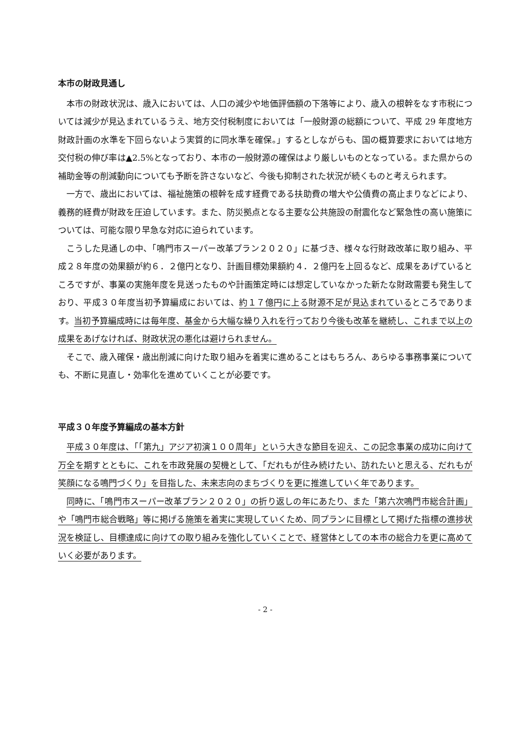本市の財政見通し
本市の財政状況は、歳入においては、人口の減少や地価評価額の下落等により、歳入の根幹をなす市税については減少が見込まれているうえ、地方交付税制度においては「一般財源の総額について、平成 29 年度地方財政計画の水準を下回らないよう実質的に同水準を確保。」するとしながらも、国の概算要求においては地方交付税の伸び率は▲2.5%となっており、本市の一般財源の確保はより厳しいものとなっている。また県からの補助金等の削減動向についても予断を許さないなど、今後も抑制された状況が続くものと考えられます。
一方で、歳出においては、福祉施策の根幹を成す経費である扶助費の増大や公債費の高止まりなどにより、義務的経費が財政を圧迫しています。また、防災拠点となる主要な公共施設の耐震化など緊急性の高い施策については、可能な限り早急な対応に迫られています。
こうした見通しの中、「鳴門市スーパー改革プラン２０２０」に基づき、様々な行財政改革に取り組み、平成２８年度の効果額が約６．２億円となり、計画目標効果額約４．２億円を上回るなど、成果をあげているところですが、事業の実施年度を見送ったものや計画策定時には想定していなかった新たな財政需要も発生しており、平成３０年度当初予算編成においては、約１７億円に上る財源不足が見込まれているところであります。当初予算編成時には毎年度、基金から大幅な繰り入れを行っており今後も改革を継続し、これまで以上の成果をあげなければ、財政状況の悪化は避けられません。
そこで、歳入確保・歳出削減に向けた取り組みを着実に進めることはもちろん、あらゆる事務事業についても、不断に見直し・効率化を進めていくことが必要です。
平成３０年度予算編成の基本方針
平成３０年度は、「「第九」アジア初演１００周年」という大きな節目を迎え、この記念事業の成功に向けて万全を期すとともに、これを市政発展の契機として、「だれもが住み続けたい、訪れたいと思える、だれもが笑顔になる鳴門づくり」を目指した、未来志向のまちづくりを更に推進していく年であります。
同時に、「鳴門市スーパー改革プラン２０２０」の折り返しの年にあたり、また「第六次鳴門市総合計画」や「鳴門市総合戦略」等に掲げる施策を着実に実現していくため、同プランに目標として掲げた指標の進捗状況を検証し、目標達成に向けての取り組みを強化していくことで、経営体としての本市の総合力を更に高めていく必要があります。
- 2 -